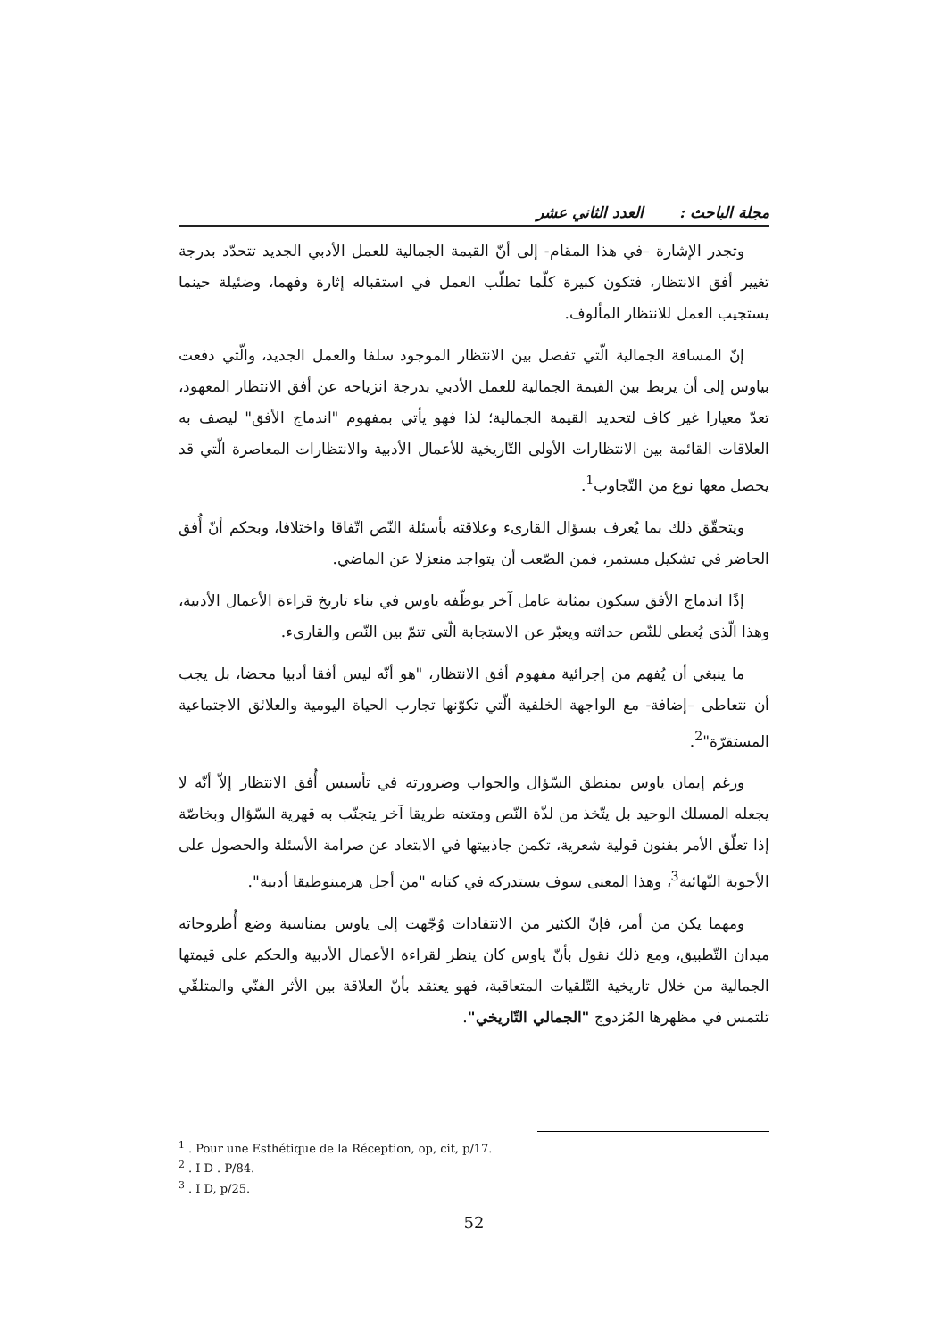مجلة الباحث : العدد الثاني عشر
وتجدر الإشارة –في هذا المقام- إلى أنّ القيمة الجمالية للعمل الأدبي الجديد تتحدّد بدرجة تغيير أفق الانتظار، فتكون كبيرة كلّما تطلّب العمل في استقباله إثارة وفهما، وضئيلة حينما يستجيب العمل للانتظار المألوف.
إنّ المسافة الجمالية الّتي تفصل بين الانتظار الموجود سلفا والعمل الجديد، والّتي دفعت بياوس إلى أن يربط بين القيمة الجمالية للعمل الأدبي بدرجة انزياحه عن أفق الانتظار المعهود، تعدّ معيارا غير كاف لتحديد القيمة الجمالية؛ لذا فهو يأتي بمفهوم "اندماج الأفق" ليصف به العلاقات القائمة بين الانتظارات الأولى التّاريخية للأعمال الأدبية والانتظارات المعاصرة الّتي قد يحصل معها نوع من التّجاوب<sup>1</sup>.
ويتحقّق ذلك بما يُعرف بسؤال القارىء وعلاقته بأسئلة النّص اتّفاقا واختلافا، وبحكم أنّ أُفق الحاضر في تشكيل مستمر، فمن الصّعب أن يتواجد منعزلا عن الماضي.
إذًا اندماج الأفق سيكون بمثابة عامل آخر يوظّفه ياوس في بناء تاريخ قراءة الأعمال الأدبية، وهذا الّذي يُعطي للنّص حداثته ويعبّر عن الاستجابة الّتي تتمّ بين النّص والقارىء.
ما ينبغي أن يُفهم من إجرائية مفهوم أفق الانتظار، "هو أنّه ليس أفقا أدبيا محضا، بل يجب أن نتعاطى –إضافة- مع الواجهة الخلفية الّتي تكوّنها تجارب الحياة اليومية والعلائق الاجتماعية المستقرّة"<sup>2</sup>.
ورغم إيمان ياوس بمنطق السّؤال والجواب وضرورته في تأسيس أُفق الانتظار إلاّ أنّه لا يجعله المسلك الوحيد بل يتّخذ من لذّة النّص ومتعته طريقا آخر يتجنّب به قهرية السّؤال وبخاصّة إذا تعلّق الأمر بفنون قولية شعرية، تكمن جاذبيتها في الابتعاد عن صرامة الأسئلة والحصول على الأجوبة النّهائية<sup>3</sup>، وهذا المعنى سوف يستدركه في كتابه "من أجل هرمينوطيقا أدبية".
ومهما يكن من أمر، فإنّ الكثير من الانتقادات وُجّهت إلى ياوس بمناسبة وضع أُطروحاته ميدان التّطبيق، ومع ذلك نقول بأنّ ياوس كان ينظر لقراءة الأعمال الأدبية والحكم على قيمتها الجمالية من خلال تاريخية التّلقيات المتعاقبة، فهو يعتقد بأنّ العلاقة بين الأثر الفنّي والمتلقّي تلتمس في مظهرها المُزدوج "الجمالي التّاريخي".
<sup>1</sup> . Pour une Esthétique de la Réception, op, cit, p/17.
<sup>2</sup> . I D . P/84.
<sup>3</sup> . I D, p/25.
52